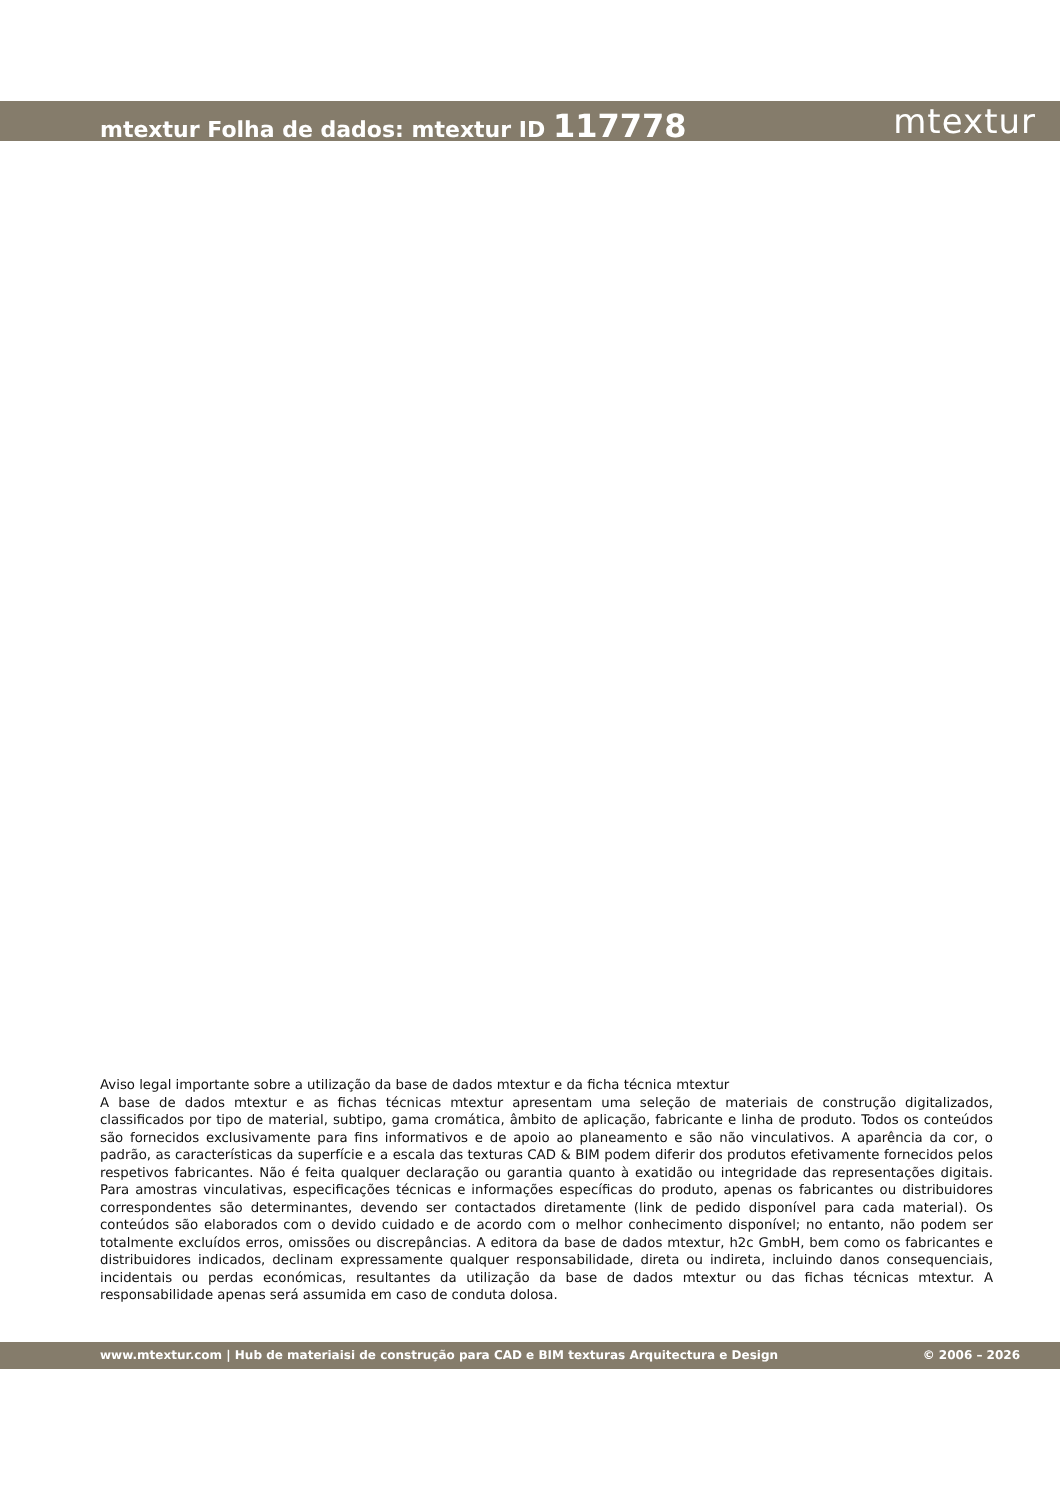mtextur Folha de dados: mtextur ID 117778 mtextur
Aviso legal importante sobre a utilização da base de dados mtextur e da ficha técnica mtextur
A base de dados mtextur e as fichas técnicas mtextur apresentam uma seleção de materiais de construção digitalizados, classificados por tipo de material, subtipo, gama cromática, âmbito de aplicação, fabricante e linha de produto. Todos os conteúdos são fornecidos exclusivamente para fins informativos e de apoio ao planeamento e são não vinculativos. A aparência da cor, o padrão, as características da superfície e a escala das texturas CAD & BIM podem diferir dos produtos efetivamente fornecidos pelos respetivos fabricantes. Não é feita qualquer declaração ou garantia quanto à exatidão ou integridade das representações digitais. Para amostras vinculativas, especificações técnicas e informações específicas do produto, apenas os fabricantes ou distribuidores correspondentes são determinantes, devendo ser contactados diretamente (link de pedido disponível para cada material). Os conteúdos são elaborados com o devido cuidado e de acordo com o melhor conhecimento disponível; no entanto, não podem ser totalmente excluídos erros, omissões ou discrepâncias. A editora da base de dados mtextur, h2c GmbH, bem como os fabricantes e distribuidores indicados, declinam expressamente qualquer responsabilidade, direta ou indireta, incluindo danos consequenciais, incidentais ou perdas económicas, resultantes da utilização da base de dados mtextur ou das fichas técnicas mtextur. A responsabilidade apenas será assumida em caso de conduta dolosa.
www.mtextur.com | Hub de materiaisi de construção para CAD e BIM texturas Arquitectura e Design © 2006 – 2026